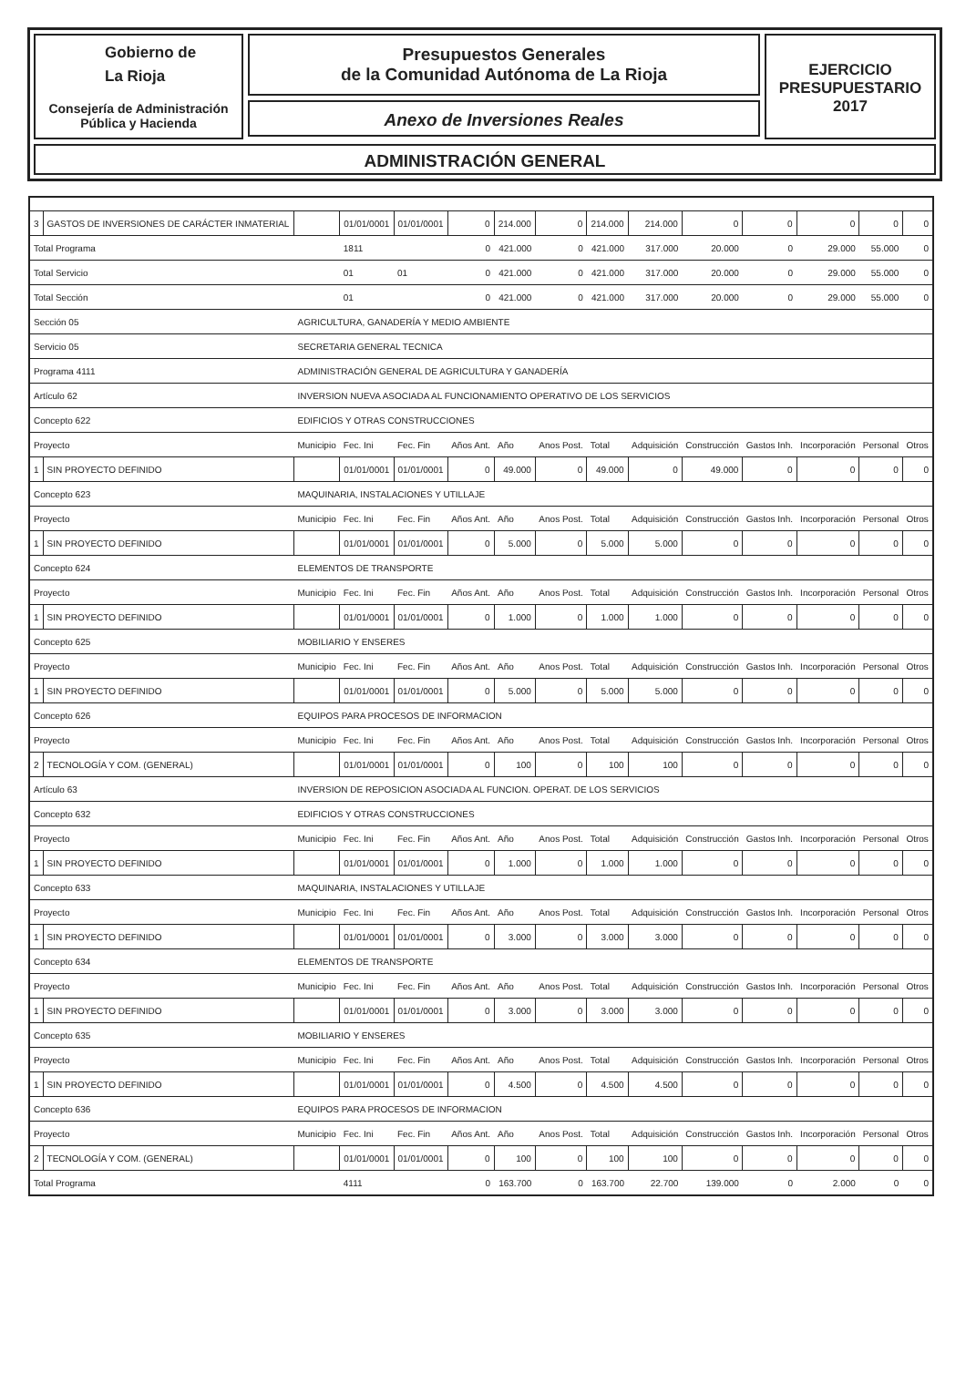Gobierno de
La Rioja
Consejería de Administración
Pública y Hacienda
Presupuestos Generales
de la Comunidad Autónoma de La Rioja
Anexo de Inversiones Reales
EJERCICIO
PRESUPUESTARIO
2017
ADMINISTRACIÓN GENERAL
| 3 | GASTOS DE INVERSIONES DE CARÁCTER INMATERIAL | | 01/01/0001 | 01/01/0001 | 0 | 214.000 | 0 | 214.000 | 214.000 | 0 | 0 | 0 | 0 | 0 |
| Total Programa | | | 1811 | | 0 | 421.000 | 0 | 421.000 | 317.000 | 20.000 | 0 | 29.000 | 55.000 | 0 |
| Total Servicio | | | 01 | 01 | 0 | 421.000 | 0 | 421.000 | 317.000 | 20.000 | 0 | 29.000 | 55.000 | 0 |
| Total Sección | | | 01 | | 0 | 421.000 | 0 | 421.000 | 317.000 | 20.000 | 0 | 29.000 | 55.000 | 0 |
| Sección 05 | | AGRICULTURA, GANADERÍA Y MEDIO AMBIENTE | | | | | | | | | | | | |
| Servicio 05 | | SECRETARIA GENERAL TECNICA | | | | | | | | | | | | |
| Programa 4111 | | ADMINISTRACIÓN GENERAL DE AGRICULTURA Y GANADERÍA | | | | | | | | | | | | |
| Artículo 62 | | INVERSION NUEVA ASOCIADA AL FUNCIONAMIENTO OPERATIVO DE LOS SERVICIOS | | | | | | | | | | | | |
| Concepto 622 | | EDIFICIOS Y OTRAS CONSTRUCCIONES | | | | | | | | | | | | |
| Proyecto | | Municipio | Fec. Ini | Fec. Fin | Años Ant. | Año | Anos Post. | Total | Adquisición | Construcción | Gastos Inh. | Incorporación | Personal | Otros |
| 1 | SIN PROYECTO DEFINIDO | | 01/01/0001 | 01/01/0001 | 0 | 49.000 | 0 | 49.000 | 0 | 49.000 | 0 | 0 | 0 | 0 |
| Concepto 623 | | MAQUINARIA, INSTALACIONES Y UTILLAJE | | | | | | | | | | | | |
| Proyecto | | Municipio | Fec. Ini | Fec. Fin | Años Ant. | Año | Anos Post. | Total | Adquisición | Construcción | Gastos Inh. | Incorporación | Personal | Otros |
| 1 | SIN PROYECTO DEFINIDO | | 01/01/0001 | 01/01/0001 | 0 | 5.000 | 0 | 5.000 | 5.000 | 0 | 0 | 0 | 0 | 0 |
| Concepto 624 | | ELEMENTOS DE TRANSPORTE | | | | | | | | | | | | |
| Proyecto | | Municipio | Fec. Ini | Fec. Fin | Años Ant. | Año | Anos Post. | Total | Adquisición | Construcción | Gastos Inh. | Incorporación | Personal | Otros |
| 1 | SIN PROYECTO DEFINIDO | | 01/01/0001 | 01/01/0001 | 0 | 1.000 | 0 | 1.000 | 1.000 | 0 | 0 | 0 | 0 | 0 |
| Concepto 625 | | MOBILIARIO Y ENSERES | | | | | | | | | | | | |
| Proyecto | | Municipio | Fec. Ini | Fec. Fin | Años Ant. | Año | Anos Post. | Total | Adquisición | Construcción | Gastos Inh. | Incorporación | Personal | Otros |
| 1 | SIN PROYECTO DEFINIDO | | 01/01/0001 | 01/01/0001 | 0 | 5.000 | 0 | 5.000 | 5.000 | 0 | 0 | 0 | 0 | 0 |
| Concepto 626 | | EQUIPOS PARA PROCESOS DE INFORMACION | | | | | | | | | | | | |
| Proyecto | | Municipio | Fec. Ini | Fec. Fin | Años Ant. | Año | Anos Post. | Total | Adquisición | Construcción | Gastos Inh. | Incorporación | Personal | Otros |
| 2 | TECNOLOGÍA Y COM. (GENERAL) | | 01/01/0001 | 01/01/0001 | 0 | 100 | 0 | 100 | 100 | 0 | 0 | 0 | 0 | 0 |
| Artículo 63 | | INVERSION DE REPOSICION ASOCIADA AL FUNCION. OPERAT. DE LOS SERVICIOS | | | | | | | | | | | | |
| Concepto 632 | | EDIFICIOS Y OTRAS CONSTRUCCIONES | | | | | | | | | | | | |
| Proyecto | | Municipio | Fec. Ini | Fec. Fin | Años Ant. | Año | Anos Post. | Total | Adquisición | Construcción | Gastos Inh. | Incorporación | Personal | Otros |
| 1 | SIN PROYECTO DEFINIDO | | 01/01/0001 | 01/01/0001 | 0 | 1.000 | 0 | 1.000 | 1.000 | 0 | 0 | 0 | 0 | 0 |
| Concepto 633 | | MAQUINARIA, INSTALACIONES Y UTILLAJE | | | | | | | | | | | | |
| Proyecto | | Municipio | Fec. Ini | Fec. Fin | Años Ant. | Año | Anos Post. | Total | Adquisición | Construcción | Gastos Inh. | Incorporación | Personal | Otros |
| 1 | SIN PROYECTO DEFINIDO | | 01/01/0001 | 01/01/0001 | 0 | 3.000 | 0 | 3.000 | 3.000 | 0 | 0 | 0 | 0 | 0 |
| Concepto 634 | | ELEMENTOS DE TRANSPORTE | | | | | | | | | | | | |
| Proyecto | | Municipio | Fec. Ini | Fec. Fin | Años Ant. | Año | Anos Post. | Total | Adquisición | Construcción | Gastos Inh. | Incorporación | Personal | Otros |
| 1 | SIN PROYECTO DEFINIDO | | 01/01/0001 | 01/01/0001 | 0 | 3.000 | 0 | 3.000 | 3.000 | 0 | 0 | 0 | 0 | 0 |
| Concepto 635 | | MOBILIARIO Y ENSERES | | | | | | | | | | | | |
| Proyecto | | Municipio | Fec. Ini | Fec. Fin | Años Ant. | Año | Anos Post. | Total | Adquisición | Construcción | Gastos Inh. | Incorporación | Personal | Otros |
| 1 | SIN PROYECTO DEFINIDO | | 01/01/0001 | 01/01/0001 | 0 | 4.500 | 0 | 4.500 | 4.500 | 0 | 0 | 0 | 0 | 0 |
| Concepto 636 | | EQUIPOS PARA PROCESOS DE INFORMACION | | | | | | | | | | | | |
| Proyecto | | Municipio | Fec. Ini | Fec. Fin | Años Ant. | Año | Anos Post. | Total | Adquisición | Construcción | Gastos Inh. | Incorporación | Personal | Otros |
| 2 | TECNOLOGÍA Y COM. (GENERAL) | | 01/01/0001 | 01/01/0001 | 0 | 100 | 0 | 100 | 100 | 0 | 0 | 0 | 0 | 0 |
| Total Programa | | | 4111 | | 0 | 163.700 | 0 | 163.700 | 22.700 | 139.000 | 0 | 2.000 | 0 | 0 |